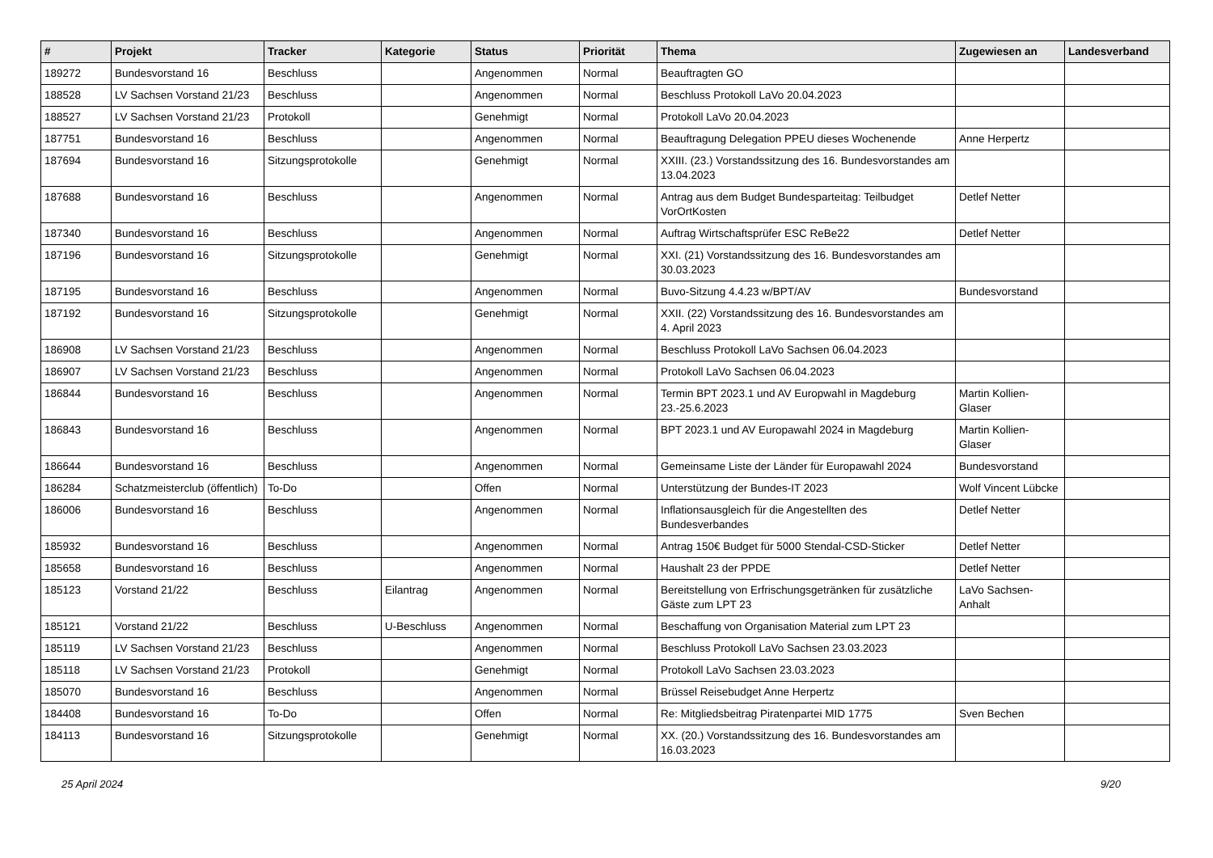| # | Projekt | Tracker | Kategorie | Status | Priorität | Thema | Zugewiesen an | Landesverband |
| --- | --- | --- | --- | --- | --- | --- | --- | --- |
| 189272 | Bundesvorstand 16 | Beschluss | | Angenommen | Normal | Beauftragten GO | | |
| 188528 | LV Sachsen Vorstand 21/23 | Beschluss | | Angenommen | Normal | Beschluss Protokoll LaVo 20.04.2023 | | |
| 188527 | LV Sachsen Vorstand 21/23 | Protokoll | | Genehmigt | Normal | Protokoll LaVo 20.04.2023 | | |
| 187751 | Bundesvorstand 16 | Beschluss | | Angenommen | Normal | Beauftragung Delegation PPEU dieses Wochenende | Anne Herpertz | |
| 187694 | Bundesvorstand 16 | Sitzungsprotokolle | | Genehmigt | Normal | XXIII. (23.) Vorstandssitzung des 16. Bundesvorstandes am 13.04.2023 | | |
| 187688 | Bundesvorstand 16 | Beschluss | | Angenommen | Normal | Antrag aus dem Budget Bundesparteitag: Teilbudget VorOrtKosten | Detlef Netter | |
| 187340 | Bundesvorstand 16 | Beschluss | | Angenommen | Normal | Auftrag Wirtschaftsprüfer ESC ReBe22 | Detlef Netter | |
| 187196 | Bundesvorstand 16 | Sitzungsprotokolle | | Genehmigt | Normal | XXI. (21) Vorstandssitzung des 16. Bundesvorstandes am 30.03.2023 | | |
| 187195 | Bundesvorstand 16 | Beschluss | | Angenommen | Normal | Buvo-Sitzung 4.4.23 w/BPT/AV | Bundesvorstand | |
| 187192 | Bundesvorstand 16 | Sitzungsprotokolle | | Genehmigt | Normal | XXII. (22) Vorstandssitzung des 16. Bundesvorstandes am 4. April 2023 | | |
| 186908 | LV Sachsen Vorstand 21/23 | Beschluss | | Angenommen | Normal | Beschluss Protokoll LaVo Sachsen 06.04.2023 | | |
| 186907 | LV Sachsen Vorstand 21/23 | Beschluss | | Angenommen | Normal | Protokoll LaVo Sachsen 06.04.2023 | | |
| 186844 | Bundesvorstand 16 | Beschluss | | Angenommen | Normal | Termin BPT 2023.1 und AV Europwahl in Magdeburg 23.-25.6.2023 | Martin Kollien-Glaser | |
| 186843 | Bundesvorstand 16 | Beschluss | | Angenommen | Normal | BPT 2023.1 und AV Europawahl 2024 in Magdeburg | Martin Kollien-Glaser | |
| 186644 | Bundesvorstand 16 | Beschluss | | Angenommen | Normal | Gemeinsame Liste der Länder für Europawahl 2024 | Bundesvorstand | |
| 186284 | Schatzmeisterclub (öffentlich) | To-Do | | Offen | Normal | Unterstützung der Bundes-IT 2023 | Wolf Vincent Lübcke | |
| 186006 | Bundesvorstand 16 | Beschluss | | Angenommen | Normal | Inflationsausgleich für die Angestellten des Bundesverbandes | Detlef Netter | |
| 185932 | Bundesvorstand 16 | Beschluss | | Angenommen | Normal | Antrag 150€ Budget für 5000 Stendal-CSD-Sticker | Detlef Netter | |
| 185658 | Bundesvorstand 16 | Beschluss | | Angenommen | Normal | Haushalt 23 der PPDE | Detlef Netter | |
| 185123 | Vorstand 21/22 | Beschluss | Eilantrag | Angenommen | Normal | Bereitstellung von Erfrischungsgetränken für zusätzliche Gäste zum LPT 23 | LaVo Sachsen-Anhalt | |
| 185121 | Vorstand 21/22 | Beschluss | U-Beschluss | Angenommen | Normal | Beschaffung von Organisation Material zum LPT 23 | | |
| 185119 | LV Sachsen Vorstand 21/23 | Beschluss | | Angenommen | Normal | Beschluss Protokoll LaVo Sachsen 23.03.2023 | | |
| 185118 | LV Sachsen Vorstand 21/23 | Protokoll | | Genehmigt | Normal | Protokoll LaVo Sachsen 23.03.2023 | | |
| 185070 | Bundesvorstand 16 | Beschluss | | Angenommen | Normal | Brüssel Reisebudget Anne Herpertz | | |
| 184408 | Bundesvorstand 16 | To-Do | | Offen | Normal | Re: Mitgliedsbeitrag Piratenpartei MID 1775 | Sven Bechen | |
| 184113 | Bundesvorstand 16 | Sitzungsprotokolle | | Genehmigt | Normal | XX. (20.) Vorstandssitzung des 16. Bundesvorstandes am 16.03.2023 | | |
25 April 2024 9/20